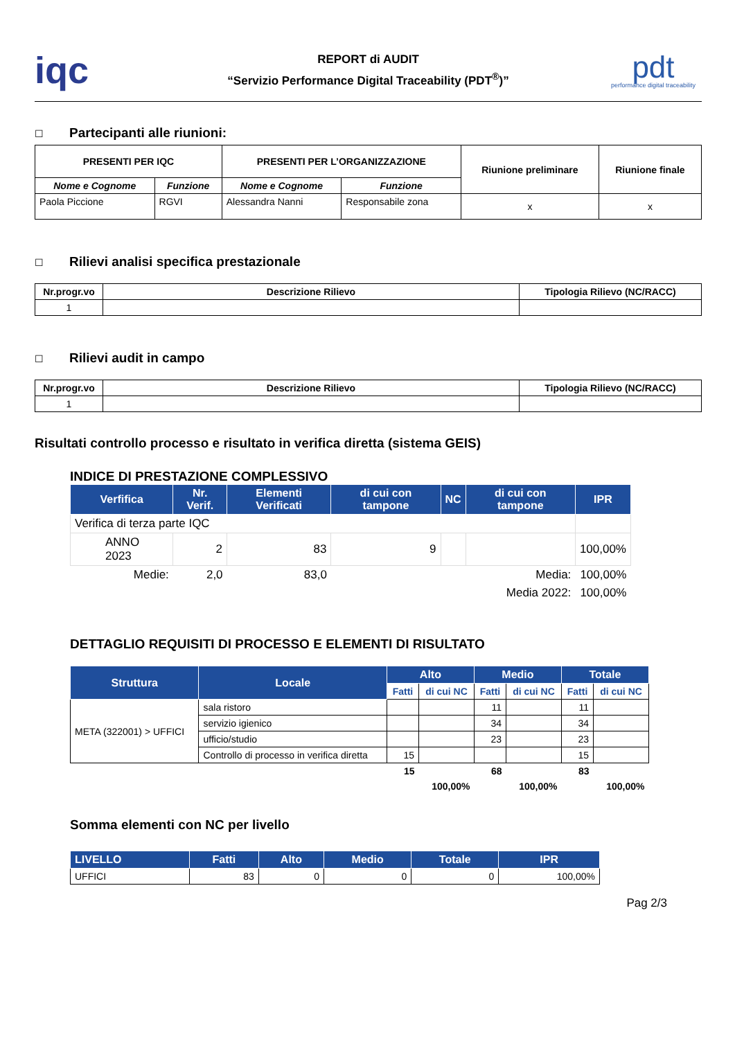iqc
REPORT di AUDIT
“Servizio Performance Digital Traceability (PDT<sup>®</sup>)”
pdt
performance digital traceability
☐ Partecipanti alle riunioni:
| PRESENTI PER IQC | | PRESENTI PER L’ORGANIZZAZIONE | | Riunione preliminare | Riunione finale |
| --- | --- | --- | --- | --- | --- |
| Nome e Cognome | Funzione | Nome e Cognome | Funzione | | |
| Paola Piccione | RGVI | Alessandra Nanni | Responsabile zona | x | x |
☐ Rilievi analisi specifica prestazionale
| Nr.progr.vo | Descrizione Rilievo | Tipologia Rilievo (NC/RACC) |
| --- | --- | --- |
| 1 | | |
☐ Rilievi audit in campo
| Nr.progr.vo | Descrizione Rilievo | Tipologia Rilievo (NC/RACC) |
| --- | --- | --- |
| 1 | | |
Risultati controllo processo e risultato in verifica diretta (sistema GEIS)
INDICE DI PRESTAZIONE COMPLESSIVO
| Verfifica | Nr. Verif. | Elementi Verificati | di cui con tampone | NC | di cui con tampone | IPR |
| --- | --- | --- | --- | --- | --- | --- |
| Verifica di terza parte IQC | | | | | | |
| ANNO 2023 | 2 | 83 | 9 | | | 100,00% |
| Medie: | 2,0 | 83,0 | | | Media: | 100,00% |
| | | | | | Media 2022: | 100,00% |
DETTAGLIO REQUISITI DI PROCESSO E ELEMENTI DI RISULTATO
| Struttura | Locale | Alto | | Medio | | Totale | |
| --- | --- | --- | --- | --- | --- | --- | --- |
| | | Fatti | di cui NC | Fatti | di cui NC | Fatti | di cui NC |
| META (322001) > UFFICI | sala ristoro | | | 11 | | 11 | |
| | servizio igienico | | | 34 | | 34 | |
| | ufficio/studio | | | 23 | | 23 | |
| | Controllo di processo in verifica diretta | 15 | | | | 15 | |
| | | 15 | | 68 | | 83 | |
| | | | 100,00% | | 100,00% | | 100,00% |
Somma elementi con NC per livello
| LIVELLO | Fatti | Alto | Medio | Totale | IPR |
| --- | --- | --- | --- | --- | --- |
| UFFICI | 83 | 0 | 0 | 0 | 100,00% |
Pag 2/3